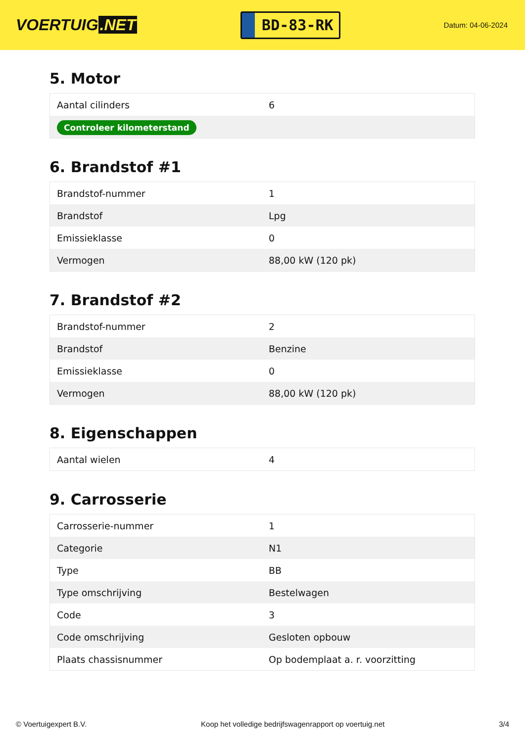VOERTUIG.NET
BD-83-RK
Datum: 04-06-2024
5. Motor
| Aantal cilinders | 6 |
| Controleer kilometerstand | |
6. Brandstof #1
| Brandstof-nummer | 1 |
| Brandstof | Lpg |
| Emissieklasse | 0 |
| Vermogen | 88,00 kW (120 pk) |
7. Brandstof #2
| Brandstof-nummer | 2 |
| Brandstof | Benzine |
| Emissieklasse | 0 |
| Vermogen | 88,00 kW (120 pk) |
8. Eigenschappen
| Aantal wielen | 4 |
9. Carrosserie
| Carrosserie-nummer | 1 |
| Categorie | N1 |
| Type | BB |
| Type omschrijving | Bestelwagen |
| Code | 3 |
| Code omschrijving | Gesloten opbouw |
| Plaats chassisnummer | Op bodemplaat a. r. voorzitting |
© Voertuigexpert B.V. Koop het volledige bedrijfswagenrapport op voertuig.net 3/4